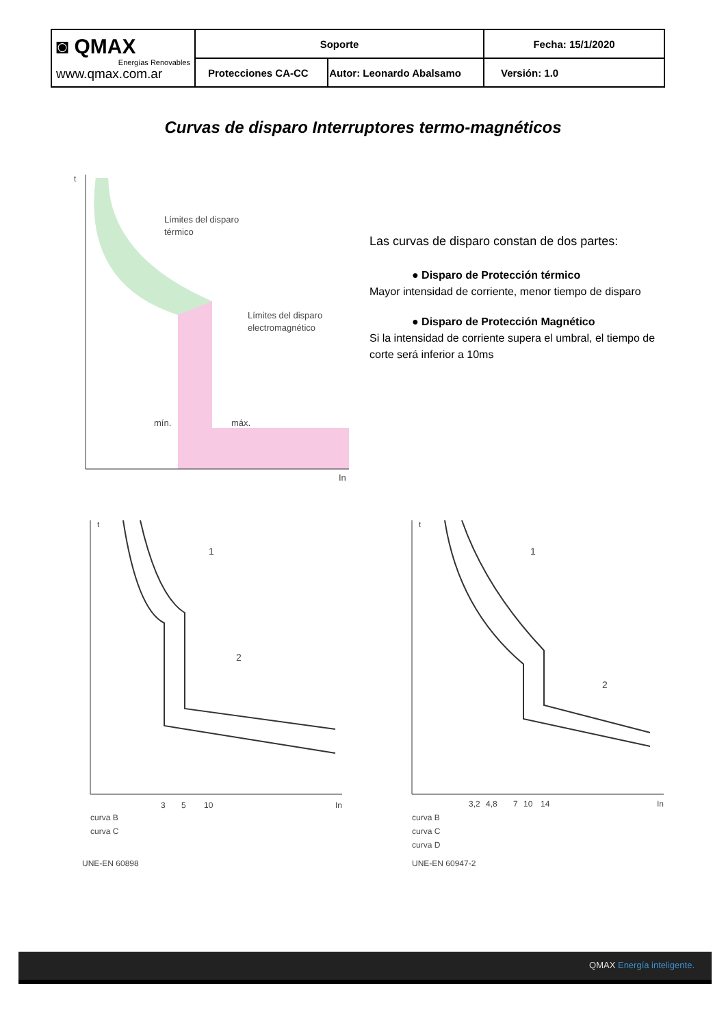| ◙ QMAX Energías Renovables www.qmax.com.ar | Soporte | | Fecha: 15/1/2020 |
| | Protecciones CA-CC | Autor: Leonardo Abalsamo | Versión: 1.0 |
Curvas de disparo Interruptores termo-magnéticos
t
Límites del disparo
térmico
Límites del disparo
electromagnético
mín.
máx.
In
Las curvas de disparo constan de dos partes:
● Disparo de Protección térmico
Mayor intensidad de corriente, menor tiempo de disparo
● Disparo de Protección Magnético
Si la intensidad de corriente supera el umbral, el tiempo de corte será inferior a 10ms
t
1
2
3
5
10
In
curva B
curva C
UNE-EN 60898
t
1
2
3,2
4,8
7
10
14
In
curva B
curva C
curva D
UNE-EN 60947-2
QMAX Energía inteligente.